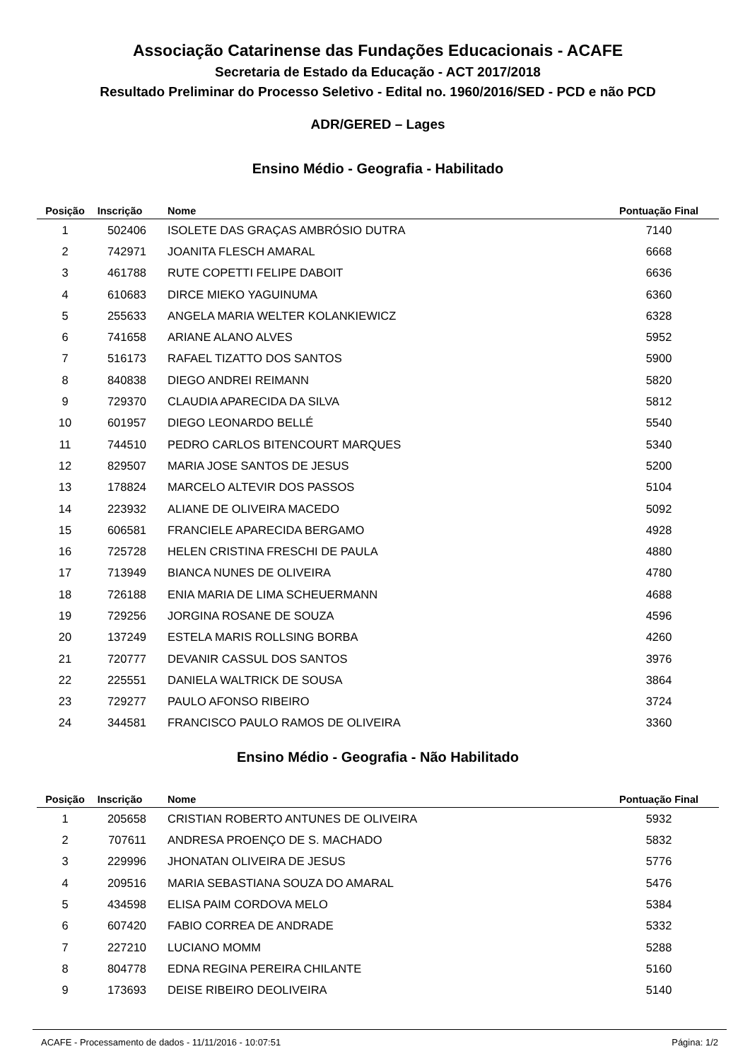Associação Catarinense das Fundações Educacionais - ACAFE
Secretaria de Estado da Educação - ACT 2017/2018
Resultado Preliminar do Processo Seletivo - Edital no. 1960/2016/SED - PCD e não PCD
ADR/GERED – Lages
Ensino Médio - Geografia - Habilitado
| Posição | Inscrição | Nome | Pontuação Final |
| --- | --- | --- | --- |
| 1 | 502406 | ISOLETE DAS GRAÇAS AMBRÓSIO DUTRA | 7140 |
| 2 | 742971 | JOANITA FLESCH AMARAL | 6668 |
| 3 | 461788 | RUTE COPETTI FELIPE DABOIT | 6636 |
| 4 | 610683 | DIRCE MIEKO YAGUINUMA | 6360 |
| 5 | 255633 | ANGELA MARIA WELTER KOLANKIEWICZ | 6328 |
| 6 | 741658 | ARIANE ALANO ALVES | 5952 |
| 7 | 516173 | RAFAEL TIZATTO DOS SANTOS | 5900 |
| 8 | 840838 | DIEGO ANDREI REIMANN | 5820 |
| 9 | 729370 | CLAUDIA APARECIDA DA SILVA | 5812 |
| 10 | 601957 | DIEGO LEONARDO BELLÉ | 5540 |
| 11 | 744510 | PEDRO CARLOS BITENCOURT MARQUES | 5340 |
| 12 | 829507 | MARIA JOSE SANTOS DE JESUS | 5200 |
| 13 | 178824 | MARCELO ALTEVIR DOS PASSOS | 5104 |
| 14 | 223932 | ALIANE DE OLIVEIRA MACEDO | 5092 |
| 15 | 606581 | FRANCIELE APARECIDA BERGAMO | 4928 |
| 16 | 725728 | HELEN CRISTINA FRESCHI DE PAULA | 4880 |
| 17 | 713949 | BIANCA NUNES DE OLIVEIRA | 4780 |
| 18 | 726188 | ENIA MARIA DE LIMA SCHEUERMANN | 4688 |
| 19 | 729256 | JORGINA ROSANE DE SOUZA | 4596 |
| 20 | 137249 | ESTELA MARIS ROLLSING BORBA | 4260 |
| 21 | 720777 | DEVANIR CASSUL DOS SANTOS | 3976 |
| 22 | 225551 | DANIELA WALTRICK DE SOUSA | 3864 |
| 23 | 729277 | PAULO AFONSO RIBEIRO | 3724 |
| 24 | 344581 | FRANCISCO PAULO RAMOS DE OLIVEIRA | 3360 |
Ensino Médio - Geografia - Não Habilitado
| Posição | Inscrição | Nome | Pontuação Final |
| --- | --- | --- | --- |
| 1 | 205658 | CRISTIAN ROBERTO ANTUNES DE OLIVEIRA | 5932 |
| 2 | 707611 | ANDRESA PROENÇO DE S. MACHADO | 5832 |
| 3 | 229996 | JHONATAN OLIVEIRA DE JESUS | 5776 |
| 4 | 209516 | MARIA SEBASTIANA SOUZA DO AMARAL | 5476 |
| 5 | 434598 | ELISA PAIM CORDOVA MELO | 5384 |
| 6 | 607420 | FABIO CORREA DE ANDRADE | 5332 |
| 7 | 227210 | LUCIANO MOMM | 5288 |
| 8 | 804778 | EDNA REGINA PEREIRA CHILANTE | 5160 |
| 9 | 173693 | DEISE RIBEIRO DEOLIVEIRA | 5140 |
ACAFE - Processamento de dados - 11/11/2016 - 10:07:51 Página: 1/2